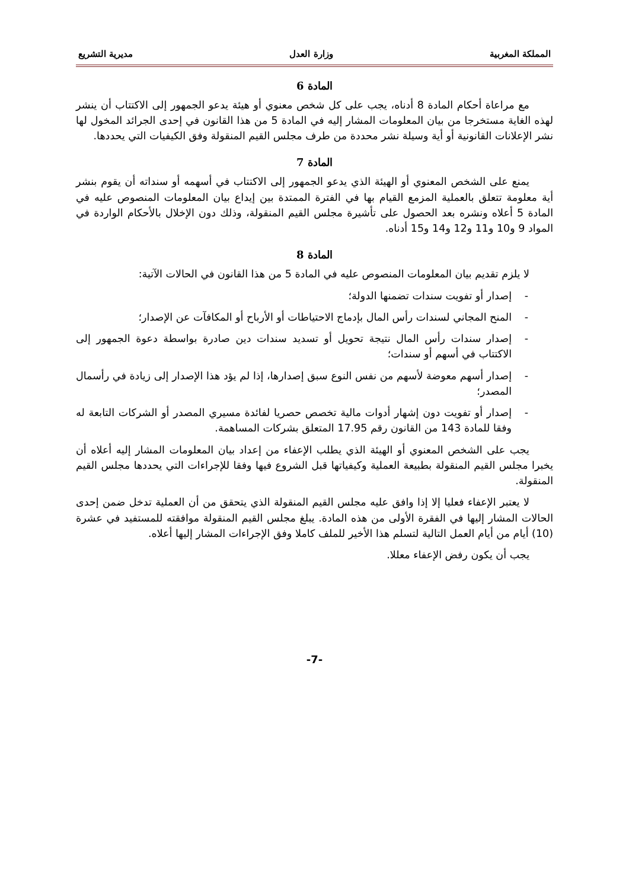المملكة المغربية وزارة العدل مديرية التشريع
المادة 6
مع مراعاة أحكام المادة 8 أدناه، يجب على كل شخص معنوي أو هيئة يدعو الجمهور إلى الاكتتاب أن ينشر لهذه الغاية مستخرجا من بيان المعلومات المشار إليه في المادة 5 من هذا القانون في إحدى الجرائد المخول لها نشر الإعلانات القانونية أو أية وسيلة نشر محددة من طرف مجلس القيم المنقولة وفق الكيفيات التي يحددها.
المادة 7
يمنع على الشخص المعنوي أو الهيئة الذي يدعو الجمهور إلى الاكتتاب في أسهمه أو سنداته أن يقوم بنشر أية معلومة تتعلق بالعملية المزمع القيام بها في الفترة الممتدة بين إيداع بيان المعلومات المنصوص عليه في المادة 5 أعلاه ونشره بعد الحصول على تأشيرة مجلس القيم المنقولة، وذلك دون الإخلال بالأحكام الواردة في المواد 9 و10 و11 و12 و14 و15 أدناه.
المادة 8
لا يلزم تقديم بيان المعلومات المنصوص عليه في المادة 5 من هذا القانون في الحالات الآتية:
- إصدار أو تفويت سندات تضمنها الدولة؛
- المنح المجاني لسندات رأس المال بإدماج الاحتياطات أو الأرباح أو المكافآت عن الإصدار؛
- إصدار سندات رأس المال نتيجة تحويل أو تسديد سندات دين صادرة بواسطة دعوة الجمهور إلى الاكتتاب في أسهم أو سندات؛
- إصدار أسهم معوضة لأسهم من نفس النوع سبق إصدارها، إذا لم يؤد هذا الإصدار إلى زيادة في رأسمال المصدر؛
- إصدار أو تفويت دون إشهار أدوات مالية تخصص حصريا لفائدة مسيري المصدر أو الشركات التابعة له وفقا للمادة 143 من القانون رقم 17.95 المتعلق بشركات المساهمة.
يجب على الشخص المعنوي أو الهيئة الذي يطلب الإعفاء من إعداد بيان المعلومات المشار إليه أعلاه أن يخبرا مجلس القيم المنقولة بطبيعة العملية وكيفياتها قبل الشروع فيها وفقا للإجراءات التي يحددها مجلس القيم المنقولة.
لا يعتبر الإعفاء فعليا إلا إذا وافق عليه مجلس القيم المنقولة الذي يتحقق من أن العملية تدخل ضمن إحدى الحالات المشار إليها في الفقرة الأولى من هذه المادة. يبلغ مجلس القيم المنقولة موافقته للمستفيد في عشرة (10) أيام من أيام العمل التالية لتسلم هذا الأخير للملف كاملا وفق الإجراءات المشار إليها أعلاه.
يجب أن يكون رفض الإعفاء معللا.
-7-